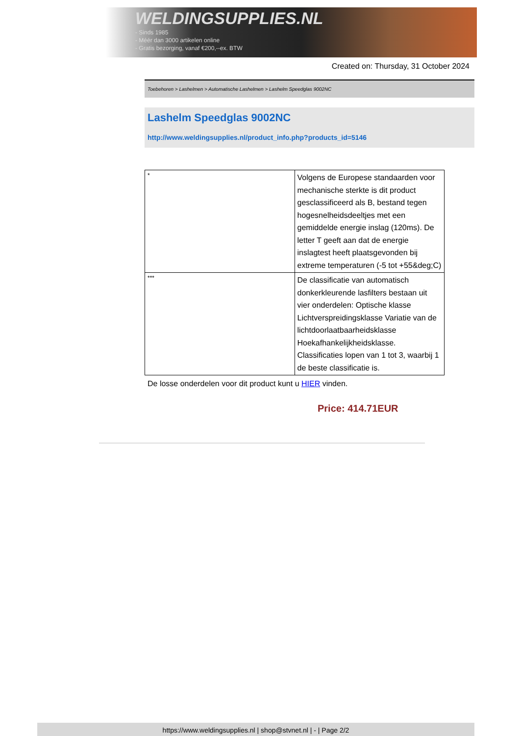WELDINGSUPPLIES.NL
- Sinds 1985
- Méér dan 3000 artikelen online
- Gratis bezorging, vanaf €200,--ex. BTW
Created on: Thursday, 31 October 2024
Toebehoren > Lashelmen > Automatische Lashelmen > Lashelm Speedglas 9002NC
Lashelm Speedglas 9002NC
http://www.weldingsupplies.nl/product_info.php?products_id=5146
| * | Volgens de Europese standaarden voor mechanische sterkte is dit product gesclassificeerd als B, bestand tegen hogesnelheidsdeeltjes met een gemiddelde energie inslag (120ms). De letter T geeft aan dat de energie inslagtest heeft plaatsgevonden bij extreme temperaturen (-5 tot +55&deg;C) |
| *** | De classificatie van automatisch donkerkleurende lasfilters bestaan uit vier onderdelen: Optische klasse Lichtverspreidingsklasse Variatie van de lichtdoorlaatbaarheidsklasse Hoekafhankelijkheidsklasse. Classificaties lopen van 1 tot 3, waarbij 1 de beste classificatie is. |
De losse onderdelen voor dit product kunt u HIER vinden.
Price: 414.71EUR
https://www.weldingsupplies.nl | shop@stvnet.nl | - | Page 2/2